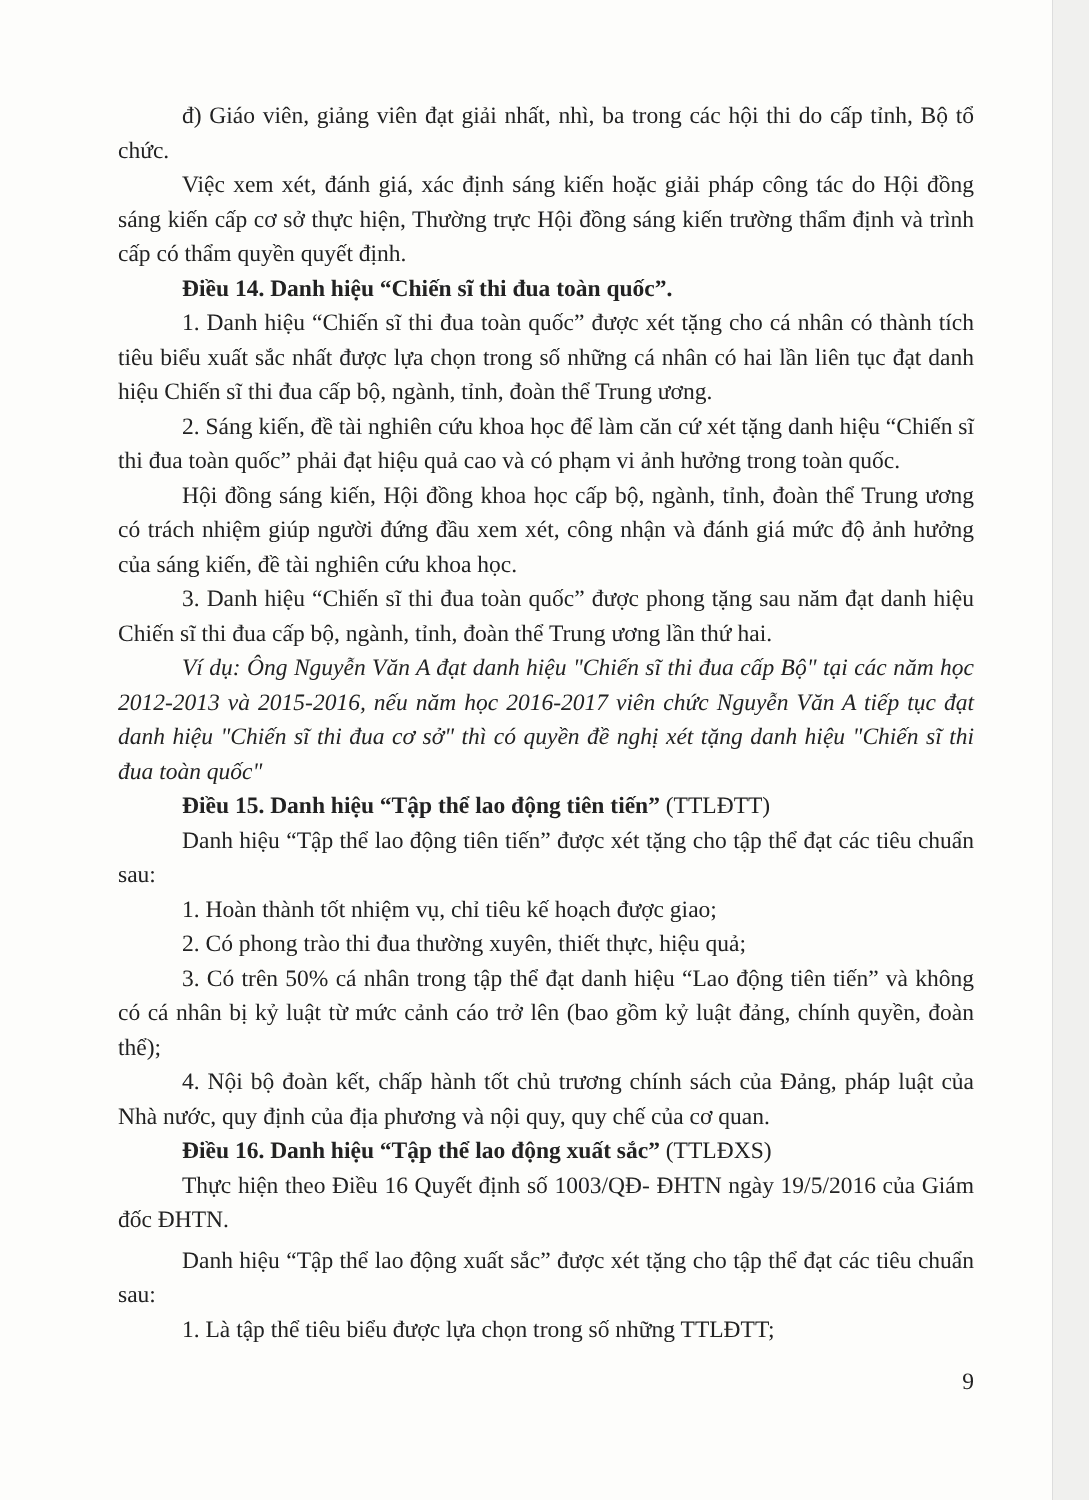đ) Giáo viên, giảng viên đạt giải nhất, nhì, ba trong các hội thi do cấp tỉnh, Bộ tổ chức.
Việc xem xét, đánh giá, xác định sáng kiến hoặc giải pháp công tác do Hội đồng sáng kiến cấp cơ sở thực hiện, Thường trực Hội đồng sáng kiến trường thẩm định và trình cấp có thẩm quyền quyết định.
Điều 14. Danh hiệu “Chiến sĩ thi đua toàn quốc”.
1. Danh hiệu “Chiến sĩ thi đua toàn quốc” được xét tặng cho cá nhân có thành tích tiêu biểu xuất sắc nhất được lựa chọn trong số những cá nhân có hai lần liên tục đạt danh hiệu Chiến sĩ thi đua cấp bộ, ngành, tỉnh, đoàn thể Trung ương.
2. Sáng kiến, đề tài nghiên cứu khoa học để làm căn cứ xét tặng danh hiệu “Chiến sĩ thi đua toàn quốc” phải đạt hiệu quả cao và có phạm vi ảnh hưởng trong toàn quốc.
Hội đồng sáng kiến, Hội đồng khoa học cấp bộ, ngành, tỉnh, đoàn thể Trung ương có trách nhiệm giúp người đứng đầu xem xét, công nhận và đánh giá mức độ ảnh hưởng của sáng kiến, đề tài nghiên cứu khoa học.
3. Danh hiệu “Chiến sĩ thi đua toàn quốc” được phong tặng sau năm đạt danh hiệu Chiến sĩ thi đua cấp bộ, ngành, tỉnh, đoàn thể Trung ương lần thứ hai.
Ví dụ: Ông Nguyễn Văn A đạt danh hiệu "Chiến sĩ thi đua cấp Bộ" tại các năm học 2012-2013 và 2015-2016, nếu năm học 2016-2017 viên chức Nguyễn Văn A tiếp tục đạt danh hiệu "Chiến sĩ thi đua cơ sở" thì có quyền đề nghị xét tặng danh hiệu "Chiến sĩ thi đua toàn quốc"
Điều 15. Danh hiệu “Tập thể lao động tiên tiến” (TTLĐTT)
Danh hiệu “Tập thể lao động tiên tiến” được xét tặng cho tập thể đạt các tiêu chuẩn sau:
1. Hoàn thành tốt nhiệm vụ, chỉ tiêu kế hoạch được giao;
2. Có phong trào thi đua thường xuyên, thiết thực, hiệu quả;
3. Có trên 50% cá nhân trong tập thể đạt danh hiệu “Lao động tiên tiến” và không có cá nhân bị kỷ luật từ mức cảnh cáo trở lên (bao gồm kỷ luật đảng, chính quyền, đoàn thể);
4. Nội bộ đoàn kết, chấp hành tốt chủ trương chính sách của Đảng, pháp luật của Nhà nước, quy định của địa phương và nội quy, quy chế của cơ quan.
Điều 16. Danh hiệu “Tập thể lao động xuất sắc” (TTLĐXS)
Thực hiện theo Điều 16 Quyết định số 1003/QĐ- ĐHTN ngày 19/5/2016 của Giám đốc ĐHTN.
Danh hiệu “Tập thể lao động xuất sắc” được xét tặng cho tập thể đạt các tiêu chuẩn sau:
1. Là tập thể tiêu biểu được lựa chọn trong số những TTLĐTT;
9